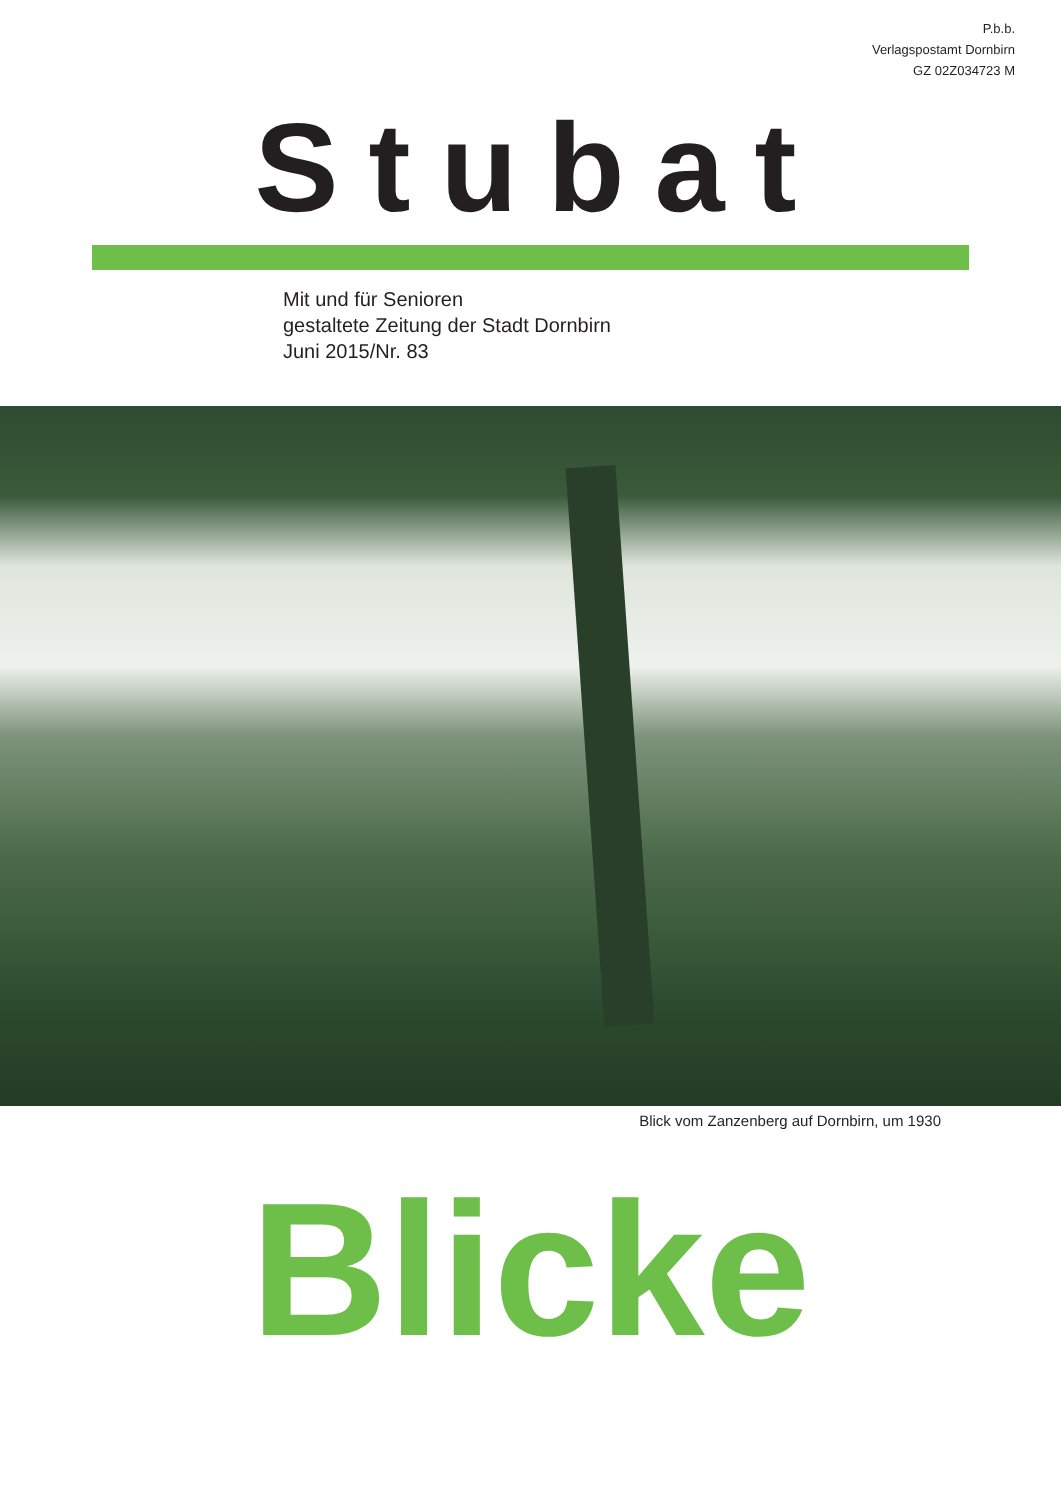P.b.b.
Verlagspostamt Dornbirn
GZ 02Z034723 M
Stubat
Mit und für Senioren
gestaltete Zeitung der Stadt Dornbirn
Juni 2015/Nr. 83
Blick vom Zanzenberg auf Dornbirn, um 1930
Blicke